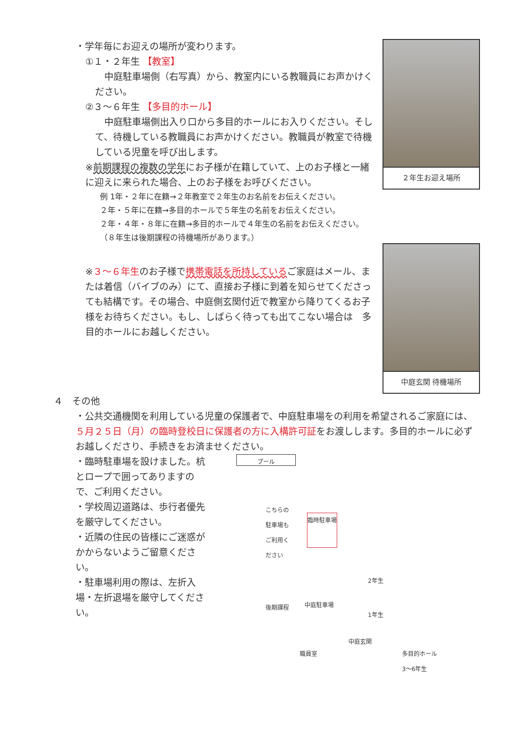・学年毎にお迎えの場所が変わります。
①１・２年生 【教室】
　中庭駐車場側（右写真）から、教室内にいる教職員にお声かけください。
②３～６年生 【多目的ホール】
　中庭駐車場側出入り口から多目的ホールにお入りください。そして、待機している教職員にお声かけください。教職員が教室で待機している児童を呼び出します。
※前期課程の複数の学年にお子様が在籍していて、上のお子様と一緒に迎えに来られた場合、上のお子様をお呼びください。
例 1年・２年に在籍→２年教室で２年生のお名前をお伝えください。
２年・５年に在籍→多目的ホールで５年生の名前をお伝えください。
２年・４年・８年に在籍→多目的ホールで４年生の名前をお伝えください。
（８年生は後期課程の待機場所があります。）
※３～６年生のお子様で携帯電話を所持しているご家庭はメール、または着信（バイブのみ）にて、直接お子様に到着を知らせてくださっても結構です。その場合、中庭側玄関付近で教室から降りてくるお子様をお待ちください。もし、しばらく待っても出てこない場合は　多目的ホールにお越しください。
２年生お迎え場所
中庭玄関 待機場所
４　その他
・公共交通機関を利用している児童の保護者で、中庭駐車場をの利用を希望されるご家庭には、５月２５日（月）の臨時登校日に保護者の方に入構許可証をお渡しします。多目的ホールに必ずお越しくださり、手続きをお済ませください。
・臨時駐車場を設けました。杭とロープで囲ってありますので、ご利用ください。
・学校周辺道路は、歩行者優先を厳守してください。
・近隣の住民の皆様にご迷惑がかからないようご留意ください。
・駐車場利用の際は、左折入場・左折退場を厳守してください。
プール
こちらの
駐車場も
ご利用く
ださい
臨時駐車場
後期課程
中庭駐車場
2年生
1年生
中庭玄関
職員室
多目的ホール
3～6年生